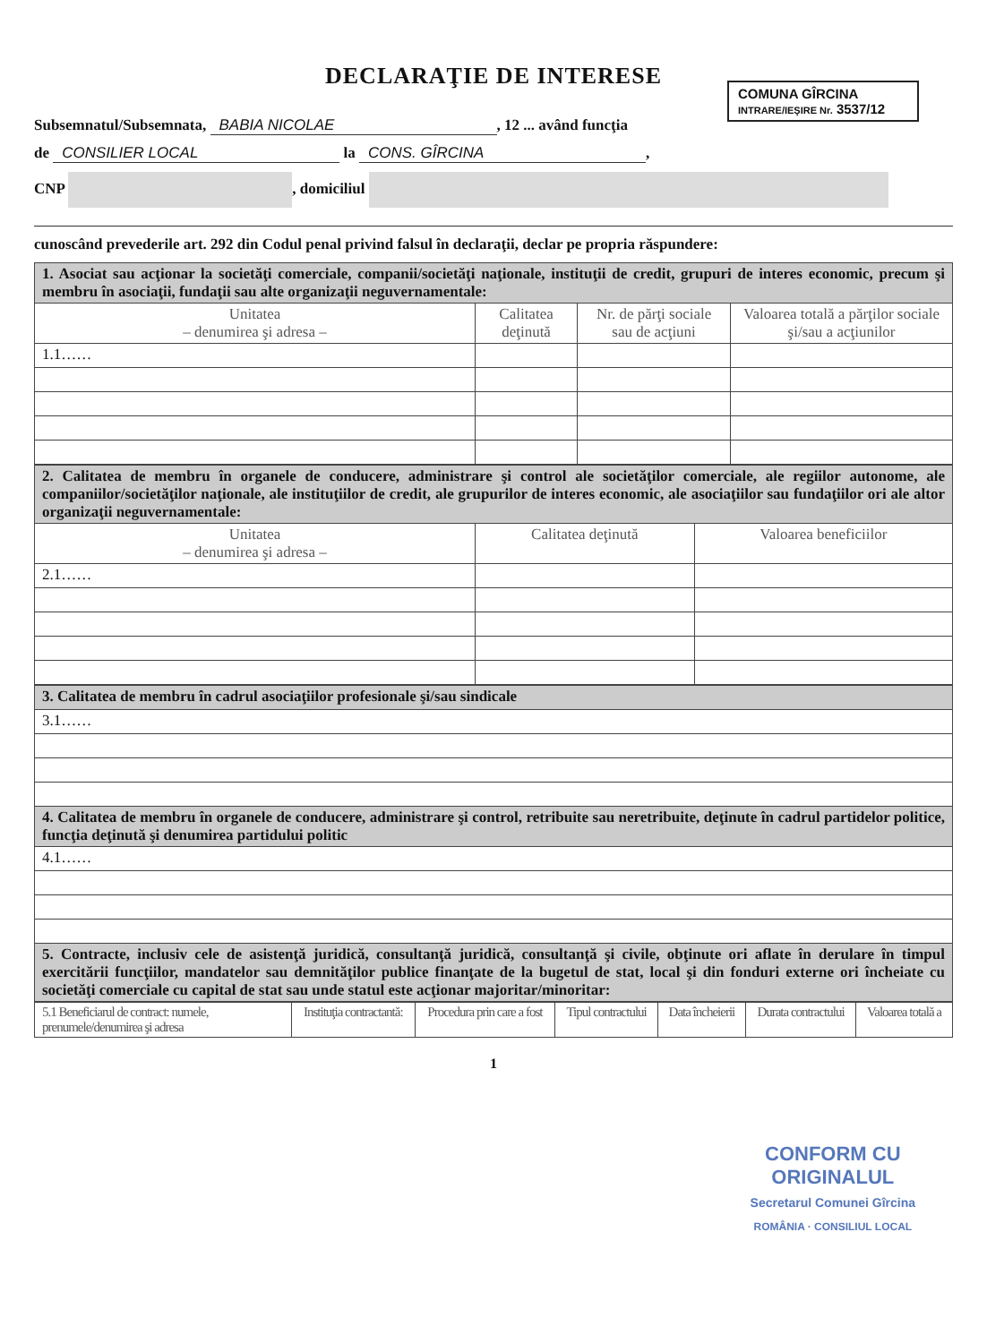DECLARAŢIE DE INTERESE
COMUNA GÎRCINA
INTRARE/IEŞIRE Nr. 3537/12
Subsemnatul/Subsemnata, BABIA NICOLAE, 12 ... având funcţia
de CONSILIER LOCAL la CONS. GÎRCINA,
CNP , domiciliul
cunoscând prevederile art. 292 din Codul penal privind falsul în declaraţii, declar pe propria răspundere:
| 1. Asociat sau acţionar la societăţi comerciale, companii/societăţi naţionale, instituţii de credit, grupuri de interes economic, precum şi membru în asociaţii, fundaţii sau alte organizaţii neguvernamentale: | | | |
| Unitatea – denumirea şi adresa – | Calitatea deţinută | Nr. de părţi sociale sau de acţiuni | Valoarea totală a părţilor sociale şi/sau a acţiunilor |
| 1.1…… | | | |
| 2. Calitatea de membru în organele de conducere, administrare şi control ale societăţilor comerciale, ale regiilor autonome, ale companiilor/societăţilor naţionale, ale instituţiilor de credit, ale grupurilor de interes economic, ale asociaţiilor sau fundaţiilor ori ale altor organizaţii neguvernamentale: | | |
| Unitatea – denumirea şi adresa – | Calitatea deţinută | Valoarea beneficiilor |
| 2.1…… | | |
| 3. Calitatea de membru în cadrul asociaţiilor profesionale şi/sau sindicale |
| 3.1…… |
| 4. Calitatea de membru în organele de conducere, administrare şi control, retribuite sau neretribuite, deţinute în cadrul partidelor politice, funcţia deţinută şi denumirea partidului politic |
| 4.1…… |
| 5. Contracte, inclusiv cele de asistenţă juridică, consultanţă juridică, consultanţă şi civile, obţinute ori aflate în derulare în timpul exercitării funcţiilor, mandatelor sau demnităţilor publice finanţate de la bugetul de stat, local şi din fonduri externe ori încheiate cu societăţi comerciale cu capital de stat sau unde statul este acţionar majoritar/minoritar: |
| 5.1 Beneficiarul de contract: numele, prenumele/denumirea şi adresa | Instituţia contractantă: | Procedura prin care a fost | Tipul contractului | Data încheierii | Durata contractului | Valoarea totală a |
| --- | --- | --- | --- | --- | --- | --- |
1
CONFORM CU
ORIGINALUL
Secretarul Comunei Gîrcina
ROMÂNIA · CONSILIUL LOCAL